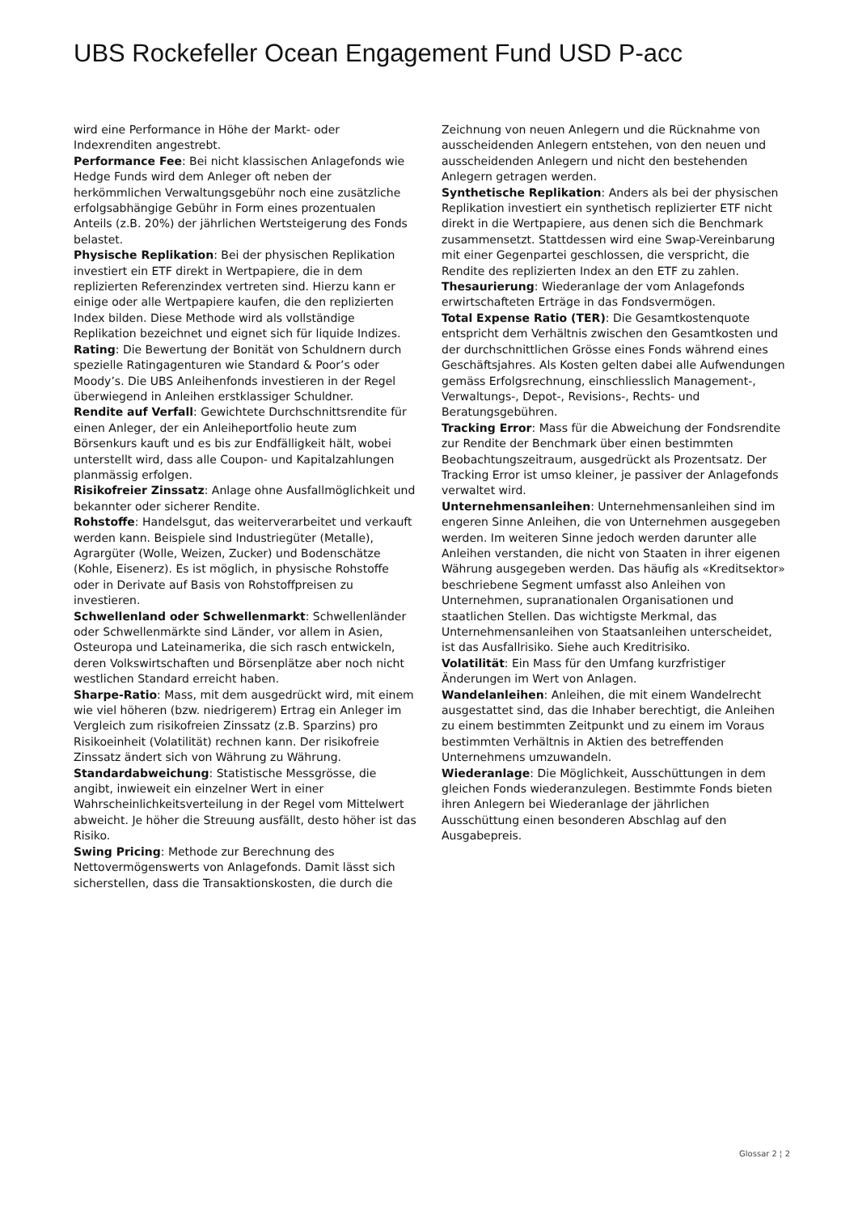UBS Rockefeller Ocean Engagement Fund USD P-acc
wird eine Performance in Höhe der Markt- oder Indexrenditen angestrebt.
Performance Fee: Bei nicht klassischen Anlagefonds wie Hedge Funds wird dem Anleger oft neben der herkömmlichen Verwaltungsgebühr noch eine zusätzliche erfolgsabhängige Gebühr in Form eines prozentualen Anteils (z.B. 20%) der jährlichen Wertsteigerung des Fonds belastet.
Physische Replikation: Bei der physischen Replikation investiert ein ETF direkt in Wertpapiere, die in dem replizierten Referenzindex vertreten sind. Hierzu kann er einige oder alle Wertpapiere kaufen, die den replizierten Index bilden. Diese Methode wird als vollständige Replikation bezeichnet und eignet sich für liquide Indizes.
Rating: Die Bewertung der Bonität von Schuldnern durch spezielle Ratingagenturen wie Standard & Poor’s oder Moody’s. Die UBS Anleihenfonds investieren in der Regel überwiegend in Anleihen erstklassiger Schuldner.
Rendite auf Verfall: Gewichtete Durchschnittsrendite für einen Anleger, der ein Anleiheportfolio heute zum Börsenkurs kauft und es bis zur Endfälligkeit hält, wobei unterstellt wird, dass alle Coupon- und Kapitalzahlungen planmässig erfolgen.
Risikofreier Zinssatz: Anlage ohne Ausfallmöglichkeit und bekannter oder sicherer Rendite.
Rohstoffe: Handelsgut, das weiterverarbeitet und verkauft werden kann. Beispiele sind Industriegüter (Metalle), Agrargüter (Wolle, Weizen, Zucker) und Bodenschätze (Kohle, Eisenerz). Es ist möglich, in physische Rohstoffe oder in Derivate auf Basis von Rohstoffpreisen zu investieren.
Schwellenland oder Schwellenmarkt: Schwellenländer oder Schwellenmärkte sind Länder, vor allem in Asien, Osteuropa und Lateinamerika, die sich rasch entwickeln, deren Volkswirtschaften und Börsenplätze aber noch nicht westlichen Standard erreicht haben.
Sharpe-Ratio: Mass, mit dem ausgedrückt wird, mit einem wie viel höheren (bzw. niedrigerem) Ertrag ein Anleger im Vergleich zum risikofreien Zinssatz (z.B. Sparzins) pro Risikoeinheit (Volatilität) rechnen kann. Der risikofreie Zinssatz ändert sich von Währung zu Währung.
Standardabweichung: Statistische Messgrösse, die angibt, inwieweit ein einzelner Wert in einer Wahrscheinlichkeitsverteilung in der Regel vom Mittelwert abweicht. Je höher die Streuung ausfällt, desto höher ist das Risiko.
Swing Pricing: Methode zur Berechnung des Nettovermögenswerts von Anlagefonds. Damit lässt sich sicherstellen, dass die Transaktionskosten, die durch die
Zeichnung von neuen Anlegern und die Rücknahme von ausscheidenden Anlegern entstehen, von den neuen und ausscheidenden Anlegern und nicht den bestehenden Anlegern getragen werden.
Synthetische Replikation: Anders als bei der physischen Replikation investiert ein synthetisch replizierter ETF nicht direkt in die Wertpapiere, aus denen sich die Benchmark zusammensetzt. Stattdessen wird eine Swap-Vereinbarung mit einer Gegenpartei geschlossen, die verspricht, die Rendite des replizierten Index an den ETF zu zahlen.
Thesaurierung: Wiederanlage der vom Anlagefonds erwirtschafteten Erträge in das Fondsvermögen.
Total Expense Ratio (TER): Die Gesamtkostenquote entspricht dem Verhältnis zwischen den Gesamtkosten und der durchschnittlichen Grösse eines Fonds während eines Geschäftsjahres. Als Kosten gelten dabei alle Aufwendungen gemäss Erfolgsrechnung, einschliesslich Management-, Verwaltungs-, Depot-, Revisions-, Rechts- und Beratungsgebühren.
Tracking Error: Mass für die Abweichung der Fondsrendite zur Rendite der Benchmark über einen bestimmten Beobachtungszeitraum, ausgedrückt als Prozentsatz. Der Tracking Error ist umso kleiner, je passiver der Anlagefonds verwaltet wird.
Unternehmensanleihen: Unternehmensanleihen sind im engeren Sinne Anleihen, die von Unternehmen ausgegeben werden. Im weiteren Sinne jedoch werden darunter alle Anleihen verstanden, die nicht von Staaten in ihrer eigenen Währung ausgegeben werden. Das häufig als «Kreditsektor» beschriebene Segment umfasst also Anleihen von Unternehmen, supranationalen Organisationen und staatlichen Stellen. Das wichtigste Merkmal, das Unternehmensanleihen von Staatsanleihen unterscheidet, ist das Ausfallrisiko. Siehe auch Kreditrisiko.
Volatilität: Ein Mass für den Umfang kurzfristiger Änderungen im Wert von Anlagen.
Wandelanleihen: Anleihen, die mit einem Wandelrecht ausgestattet sind, das die Inhaber berechtigt, die Anleihen zu einem bestimmten Zeitpunkt und zu einem im Voraus bestimmten Verhältnis in Aktien des betreffenden Unternehmens umzuwandeln.
Wiederanlage: Die Möglichkeit, Ausschüttungen in dem gleichen Fonds wiederanzulegen. Bestimmte Fonds bieten ihren Anlegern bei Wiederanlage der jährlichen Ausschüttung einen besonderen Abschlag auf den Ausgabepreis.
Glossar 2 ¦ 2